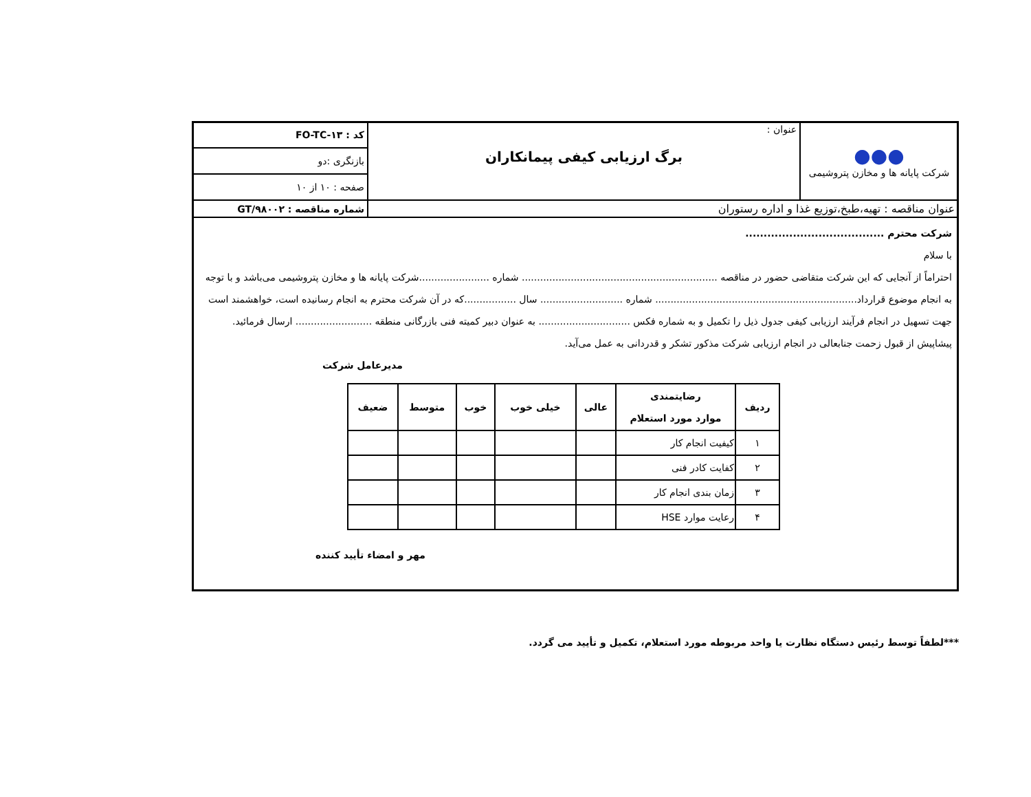| ●●● شرکت پایانه ها و مخازن پتروشیمی | عنوان : برگ ارزیابی کیفی پیمانکاران | کد : FO-TC-۱۳ |
| | | بازنگری :دو |
| | | صفحه : ۱۰ از ۱۰ |
| عنوان مناقصه : تهیه،طبخ،توزیع غذا و اداره رستوران | | شماره مناقصه : GT/۹۸۰۰۲ |
شرکت محترم ......................................
با سلام
احتراماً از آنجایی که این شرکت متقاضی حضور در مناقصه ................................................................ شماره .......................شرکت پایانه ها و مخازن پتروشیمی می‌باشد و با توجه به انجام موضوع قرارداد.................................................................. شماره ........................... سال .................که در آن شرکت محترم به انجام رسانیده است، خواهشمند است جهت تسهیل در انجام فرآیند ارزیابی کیفی جدول ذیل را تکمیل و به شماره فکس .............................. به عنوان دبیر کمیته فنی بازرگانی منطقه ......................... ارسال فرمائید.
پیشاپیش از قبول زحمت جنابعالی در انجام ارزیابی شرکت مذکور تشکر و قدردانی به عمل می‌آید.
مدیرعامل شرکت
| ردیف | رضایتمندی موارد مورد استعلام | عالی | خیلی خوب | خوب | متوسط | ضعیف |
| --- | --- | --- | --- | --- | --- | --- |
| ۱ | کیفیت انجام کار | | | | | |
| ۲ | کفایت کادر فنی | | | | | |
| ۳ | زمان بندی انجام کار | | | | | |
| ۴ | رعایت موارد HSE | | | | | |
مهر و امضاء تأیید کننده
***لطفاً توسط رئیس دستگاه نظارت یا واحد مربوطه مورد استعلام، تکمیل و تأیید می گردد.